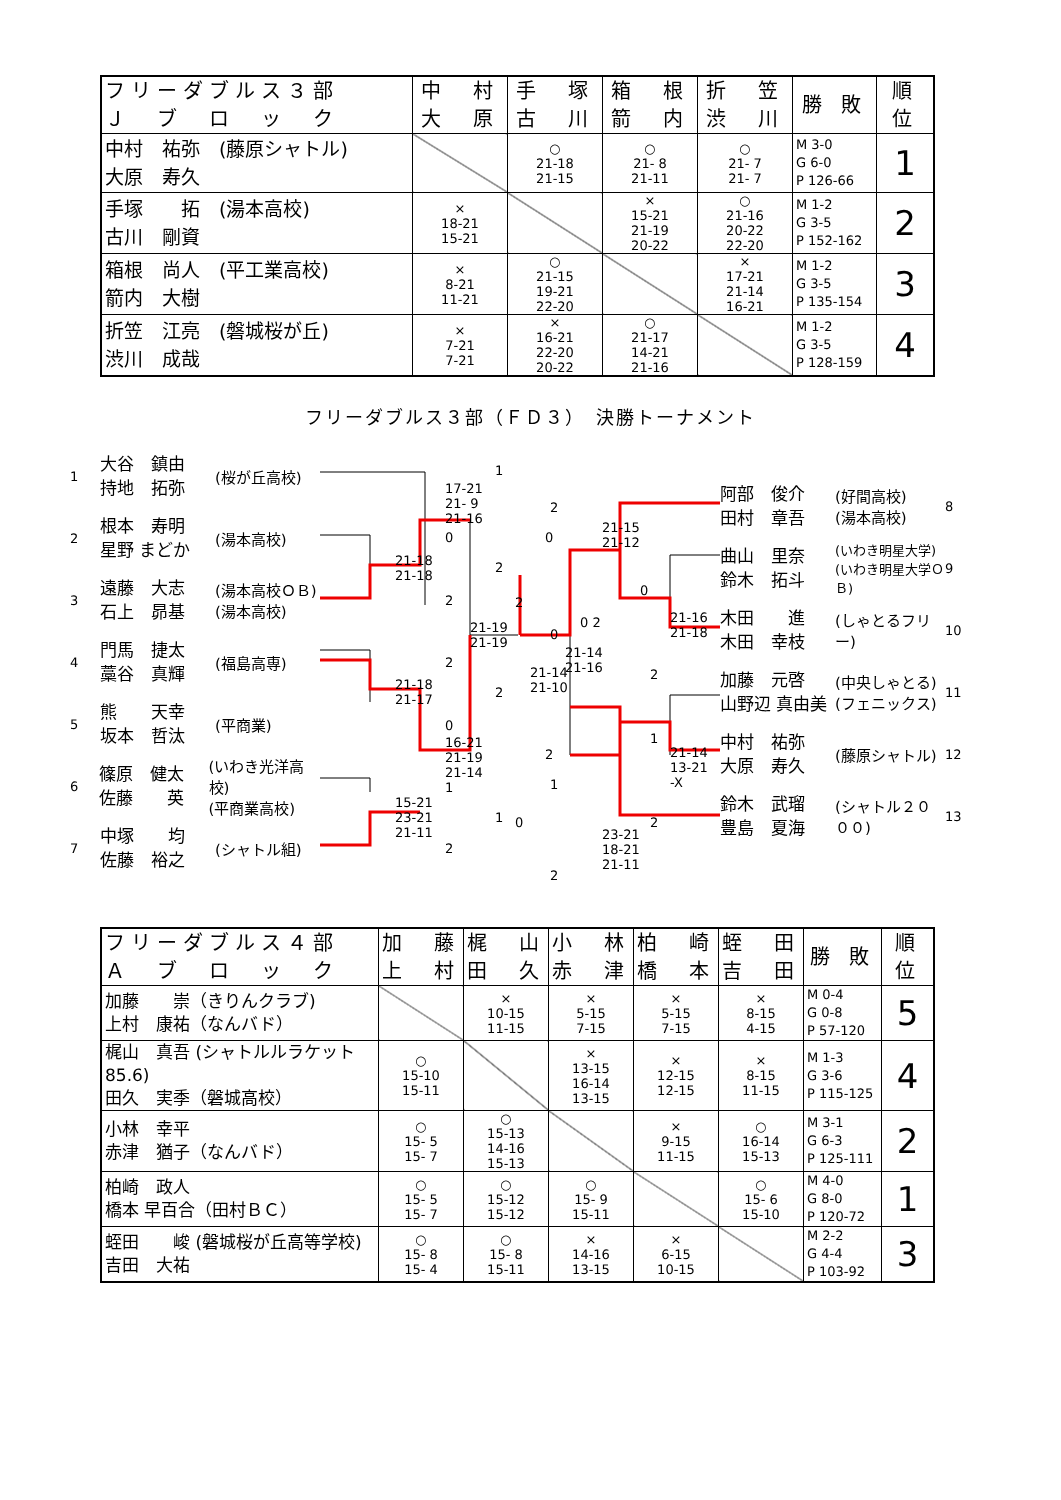| フリーダブルス３部 Ｊ ブ ロ ッ ク | 中 村 大 原 | 手 塚 古 川 | 箱 根 箭 内 | 折 笠 渋 川 | 勝 敗 | 順 位 |
| --- | --- | --- | --- | --- | --- | --- |
| 中村 祐弥 (藤原シャトル) 大原 寿久 | | ○ 21-18 21-15 | ○ 21- 8 21-11 | ○ 21- 7 21- 7 | M 3-0 G 6-0 P 126-66 | 1 |
| 手塚 拓 (湯本高校) 古川 剛資 | × 18-21 15-21 | | × 15-21 21-19 20-22 | ○ 21-16 20-22 22-20 | M 1-2 G 3-5 P 152-162 | 2 |
| 箱根 尚人 (平工業高校) 箭内 大樹 | × 8-21 11-21 | ○ 21-15 19-21 22-20 | | × 17-21 21-14 16-21 | M 1-2 G 3-5 P 135-154 | 3 |
| 折笠 江亮 (磐城桜が丘) 渋川 成哉 | × 7-21 7-21 | × 16-21 22-20 20-22 | ○ 21-17 14-21 21-16 | | M 1-2 G 3-5 P 128-159 | 4 |
フリーダブルス３部（ＦＤ３）　決勝トーナメント
1 大谷　鎮由
持地　拓弥 (桜が丘高校)
2 根本　寿明
星野 まどか (湯本高校)
3 遠藤　大志
石上　昴基 (湯本高校ＯＢ)
(湯本高校)
4 門馬　捷太
藁谷　真輝 (福島高専)
5 熊　　天幸
坂本　哲汰 (平商業)
6 篠原　健太
佐藤　　英 (いわき光洋高校)
(平商業高校)
7 中塚　　均
佐藤　裕之 (シャトル組)
1
17-21
21- 9
21-16
0
21-18
21-18
2
2
0
21-19
21-19
0 2
21-14
21-16 2
21-18
21-17 2
0
16-21
21-19
21-14
2
1
15-21
23-21
21-11
1
2
2
21-15
21-12
2
0
0
21-14
21-10
21-16
21-18
2
1
1
21-14
13-21
-X
0 2
23-21
18-21
21-11
2
阿部　俊介
田村　章吾 (好間高校)
(湯本高校) 8
曲山　里奈
鈴木　拓斗 (いわき明星大学)
(いわき明星大学ＯＢ) 9
木田　　進
木田　幸枝 (しゃとるフリー) 10
加藤　元啓
山野辺 真由美 (中央しゃとる)
(フェニックス) 11
中村　祐弥
大原　寿久 (藤原シャトル) 12
鈴木　武瑠
豊島　夏海 (シャトル２０００) 13
| フリーダブルス４部 Ａ ブ ロ ッ ク | 加 藤 上 村 | 梶 山 田 久 | 小 林 赤 津 | 柏 崎 橋 本 | 蛭 田 吉 田 | 勝 敗 | 順 位 |
| --- | --- | --- | --- | --- | --- | --- | --- |
| 加藤 崇（きりんクラブ) 上村 康祐（なんバド） | | × 10-15 11-15 | × 5-15 7-15 | × 5-15 7-15 | × 8-15 4-15 | M 0-4 G 0-8 P 57-120 | 5 |
| 梶山 真吾 (シャトルルラケット85.6) 田久 実季（磐城高校） | ○ 15-10 15-11 | | × 13-15 16-14 13-15 | × 12-15 12-15 | × 8-15 11-15 | M 1-3 G 3-6 P 115-125 | 4 |
| 小林 幸平 赤津 猶子（なんバド） | ○ 15- 5 15- 7 | ○ 15-13 14-16 15-13 | | × 9-15 11-15 | ○ 16-14 15-13 | M 3-1 G 6-3 P 125-111 | 2 |
| 柏崎 政人 橋本 早百合（田村ＢＣ） | ○ 15- 5 15- 7 | ○ 15-12 15-12 | ○ 15- 9 15-11 | | ○ 15- 6 15-10 | M 4-0 G 8-0 P 120-72 | 1 |
| 蛭田 峻 (磐城桜が丘高等学校) 吉田 大祐 | ○ 15- 8 15- 4 | ○ 15- 8 15-11 | × 14-16 13-15 | × 6-15 10-15 | | M 2-2 G 4-4 P 103-92 | 3 |